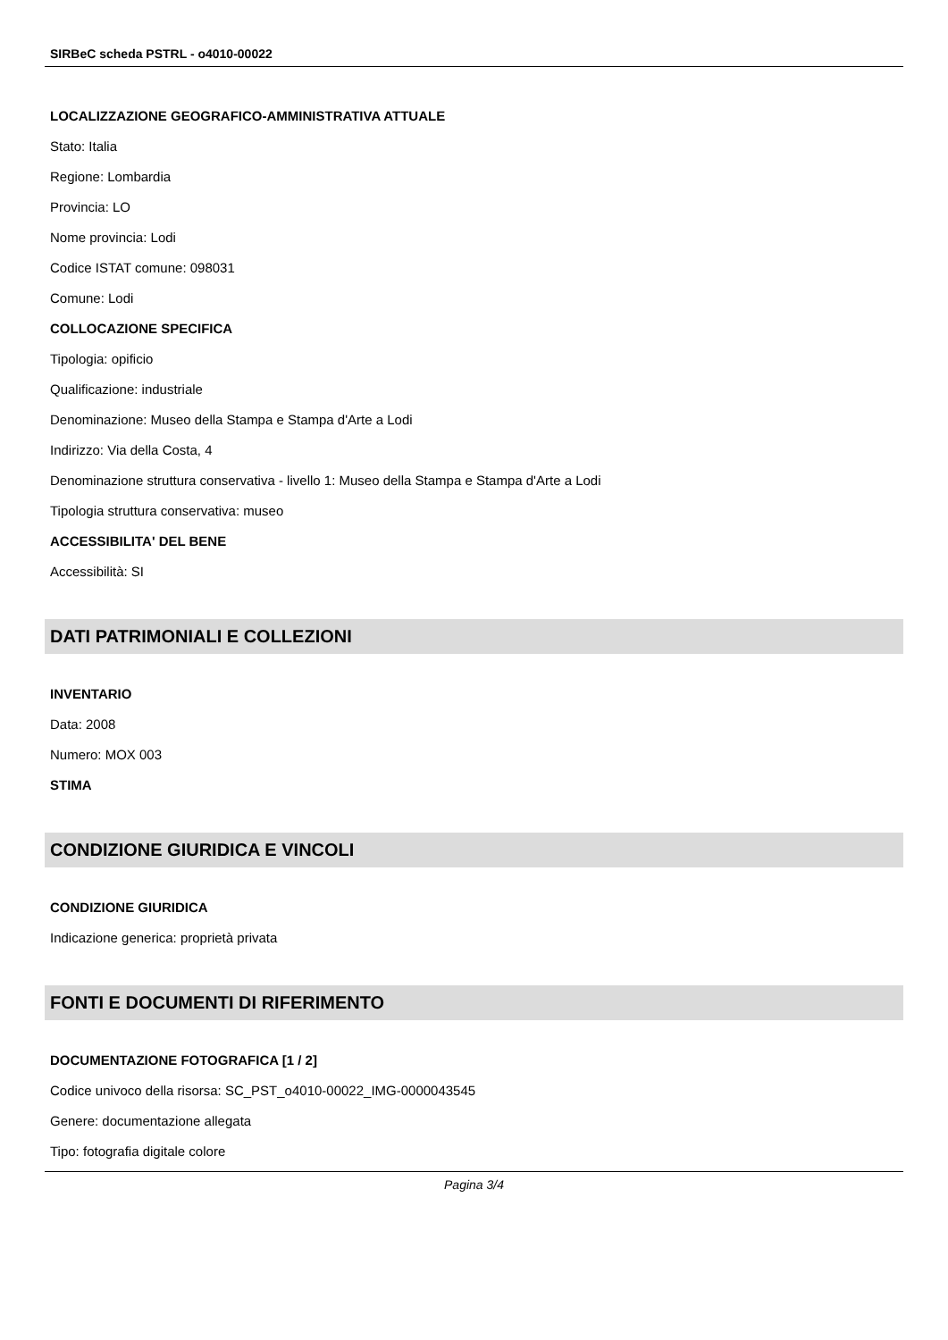SIRBeC scheda PSTRL - o4010-00022
LOCALIZZAZIONE GEOGRAFICO-AMMINISTRATIVA ATTUALE
Stato: Italia
Regione: Lombardia
Provincia: LO
Nome provincia: Lodi
Codice ISTAT comune: 098031
Comune: Lodi
COLLOCAZIONE SPECIFICA
Tipologia: opificio
Qualificazione: industriale
Denominazione: Museo della Stampa e Stampa d'Arte a Lodi
Indirizzo: Via della Costa, 4
Denominazione struttura conservativa - livello 1: Museo della Stampa e Stampa d'Arte a Lodi
Tipologia struttura conservativa: museo
ACCESSIBILITA' DEL BENE
Accessibilità: SI
DATI PATRIMONIALI E COLLEZIONI
INVENTARIO
Data: 2008
Numero: MOX 003
STIMA
CONDIZIONE GIURIDICA E VINCOLI
CONDIZIONE GIURIDICA
Indicazione generica: proprietà privata
FONTI E DOCUMENTI DI RIFERIMENTO
DOCUMENTAZIONE FOTOGRAFICA [1 / 2]
Codice univoco della risorsa: SC_PST_o4010-00022_IMG-0000043545
Genere: documentazione allegata
Tipo: fotografia digitale colore
Pagina 3/4